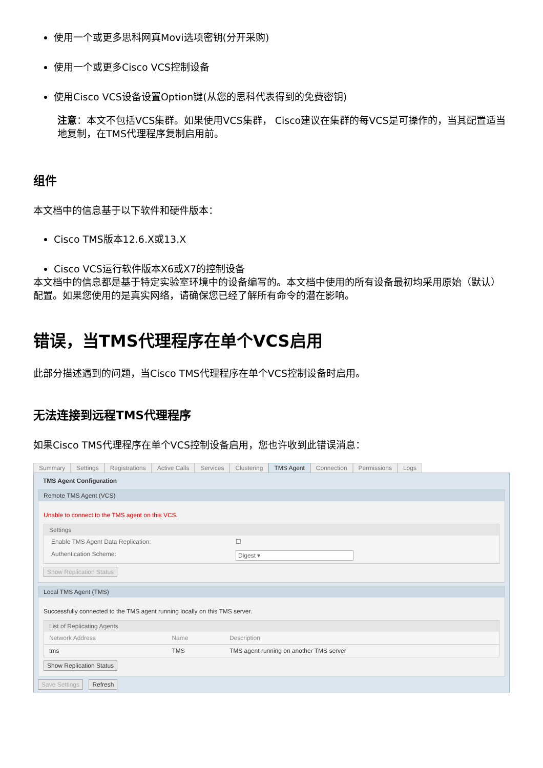使用一个或更多思科网真Movi选项密钥(分开采购)
使用一个或更多Cisco VCS控制设备
使用Cisco VCS设备设置Option键(从您的思科代表得到的免费密钥)
注意：本文不包括VCS集群。如果使用VCS集群， Cisco建议在集群的每VCS是可操作的，当其配置适当地复制，在TMS代理程序复制启用前。
组件
本文档中的信息基于以下软件和硬件版本：
Cisco TMS版本12.6.X或13.X
Cisco VCS运行软件版本X6或X7的控制设备
本文档中的信息都是基于特定实验室环境中的设备编写的。本文档中使用的所有设备最初均采用原始（默认）配置。如果您使用的是真实网络，请确保您已经了解所有命令的潜在影响。
错误，当TMS代理程序在单个VCS启用
此部分描述遇到的问题，当Cisco TMS代理程序在单个VCS控制设备时启用。
无法连接到远程TMS代理程序
如果Cisco TMS代理程序在单个VCS控制设备启用，您也许收到此错误消息：
Summary Settings Registrations Active Calls Services Clustering TMS Agent Connection Permissions Logs
TMS Agent Configuration
Remote TMS Agent (VCS)
Unable to connect to the TMS agent on this VCS.
Settings
Enable TMS Agent Data Replication: ☐
Authentication Scheme: Digest ▾
Show Replication Status
Local TMS Agent (TMS)
Successfully connected to the TMS agent running locally on this TMS server.
List of Replicating Agents
| Network Address | Name | Description |
| --- | --- | --- |
| tms | TMS | TMS agent running on another TMS server |
Show Replication Status
Save Settings Refresh